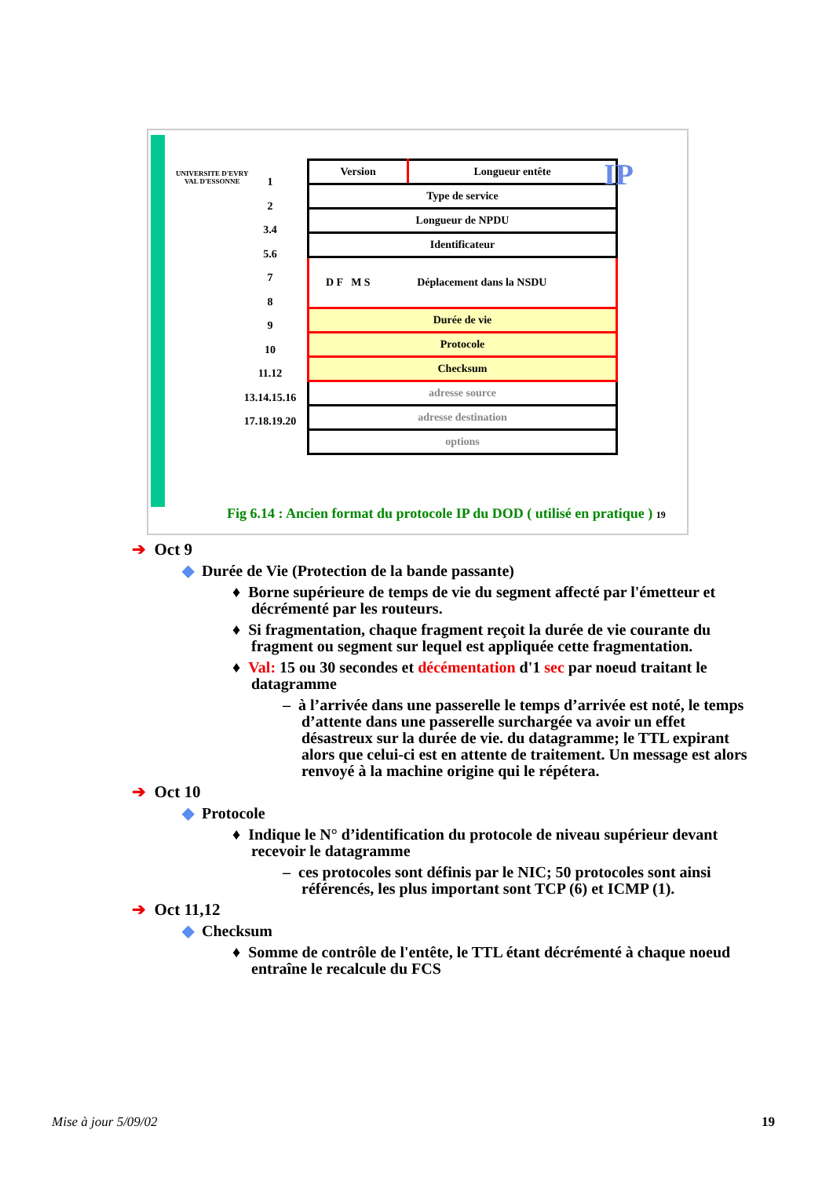UNIVERSITE D'EVRY
VAL D'ESSONNE
1
2
3.4
5.6
7
8
9
10
11.12
13.14.15.16
17.18.19.20
| Version | Longueur entête |
| Type de service | |
| Longueur de NPDU | |
| Identificateur | |
| D F M S Déplacement dans la NSDU | |
| Durée de vie | |
| Protocole | |
| Checksum | |
| adresse source | |
| adresse destination | |
| options | |
IP
Fig 6.14 : Ancien format du protocole IP du DOD ( utilisé en pratique ) 19
➔ Oct 9
◆ Durée de Vie (Protection de la bande passante)
♦ Borne supérieure de temps de vie du segment affecté par l'émetteur et décrémenté par les routeurs.
♦ Si fragmentation, chaque fragment reçoit la durée de vie courante du fragment ou segment sur lequel est appliquée cette fragmentation.
♦ Val: 15 ou 30 secondes et décémentation d'1 sec par noeud traitant le datagramme
– à l’arrivée dans une passerelle le temps d’arrivée est noté, le temps d’attente dans une passerelle surchargée va avoir un effet désastreux sur la durée de vie. du datagramme; le TTL expirant alors que celui-ci est en attente de traitement. Un message est alors renvoyé à la machine origine qui le répétera.
➔ Oct 10
◆ Protocole
♦ Indique le N° d’identification du protocole de niveau supérieur devant recevoir le datagramme
– ces protocoles sont définis par le NIC; 50 protocoles sont ainsi référencés, les plus important sont TCP (6) et ICMP (1).
➔ Oct 11,12
◆ Checksum
♦ Somme de contrôle de l'entête, le TTL étant décrémenté à chaque noeud entraîne le recalcule du FCS
Mise à jour 5/09/02 19